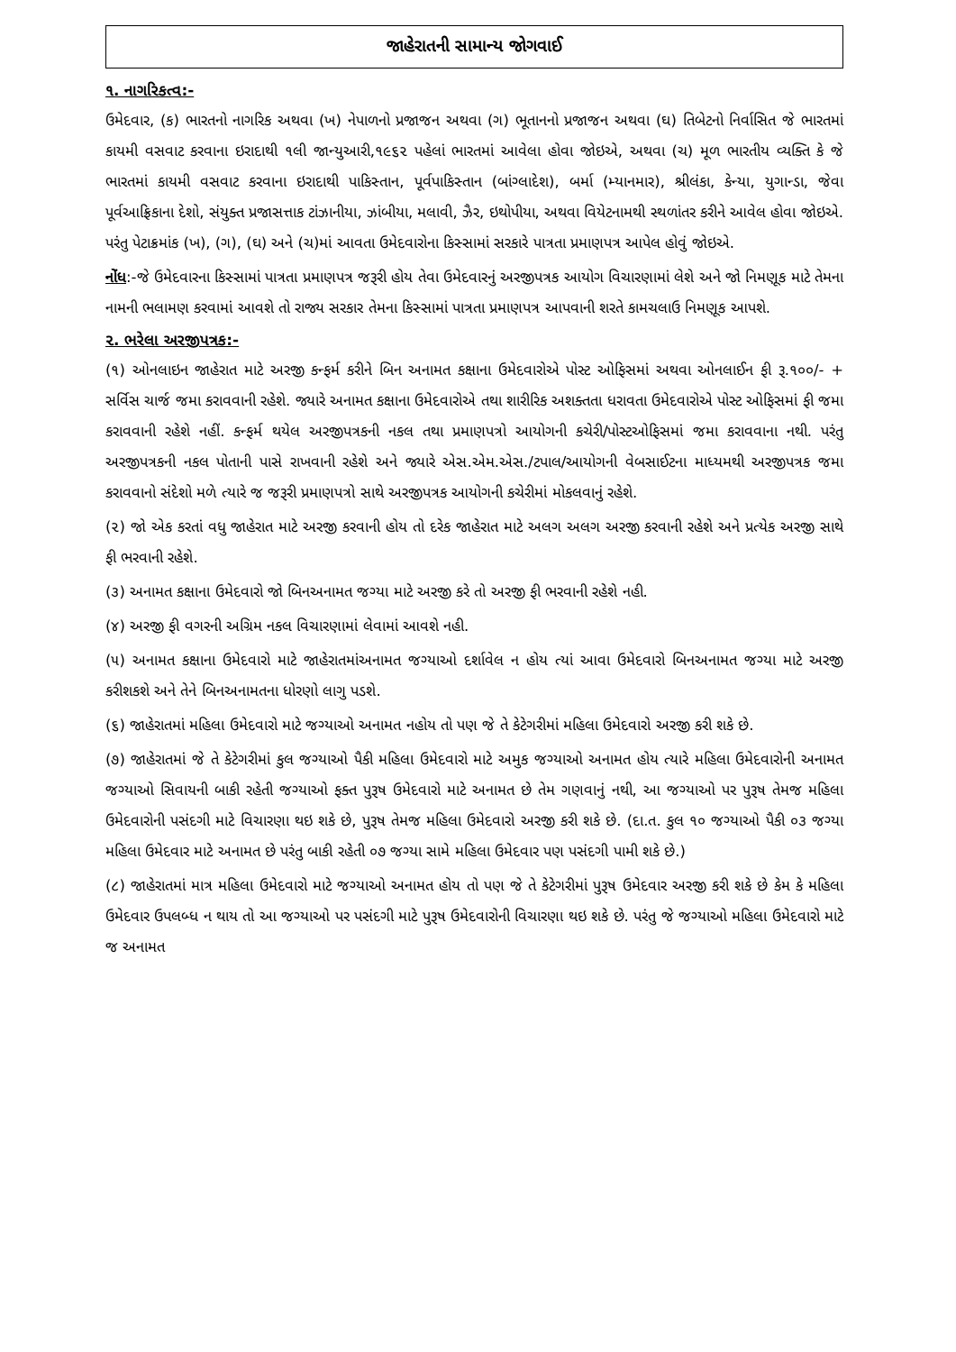જાહેરાતની સામાન્ય જોગવાઈ
૧. નાગરિકત્વ:-
ઉમેદવાર, (ક) ભારતનો નાગરિક અથવા (ખ) નેપાળનો પ્રજાજન અથવા (ગ) ભૂતાનનો પ્રજાજન અથવા (ઘ) તિબેટનો નિર્વાસિત જે ભારતમાં કાયમી વસવાટ કરવાના ઇરાદાથી ૧લી જાન્યુઆરી,૧૯૬૨ પહેલાં ભારતમાં આવેલા હોવા જોઇએ, અથવા (ચ) મૂળ ભારતીય વ્યક્તિ કે જે ભારતમાં કાયમી વસવાટ કરવાના ઇરાદાથી પાકિસ્તાન, પૂર્વપાકિસ્તાન (બાંગ્લાદેશ), બર્મા (મ્યાનમાર), શ્રીલંકા, કેન્યા, યુગાન્ડા, જેવા પૂર્વઆફ્રિકાના દેશો, સંયુક્ત પ્રજાસત્તાક ટાંઝાનીયા, ઝાંબીયા, મલાવી, ઝૈર, ઇથોપીયા, અથવા વિયેટનામથી સ્થળાંતર કરીને આવેલ હોવા જોઇએ. પરંતુ પેટાક્રમાંક (ખ), (ગ), (ઘ) અને (ચ)માં આવતા ઉમેદવારોના કિસ્સામાં સરકારે પાત્રતા પ્રમાણપત્ર આપેલ હોવું જોઇએ.
નોંધ:-જે ઉમેદવારના કિસ્સામાં પાત્રતા પ્રમાણપત્ર જરૂરી હોય તેવા ઉમેદવારનું અરજીપત્રક આયોગ વિચારણામાં લેશે અને જો નિમણૂક માટે તેમના નામની ભલામણ કરવામાં આવશે તો રાજ્ય સરકાર તેમના કિસ્સામાં પાત્રતા પ્રમાણપત્ર આપવાની શરતે કામચલાઉ નિમણૂક આપશે.
૨. ભરેલા અરજીપત્રક:-
(૧) ઓનલાઇન જાહેરાત માટે અરજી કન્ફર્મ કરીને બિન અનામત કક્ષાના ઉમેદવારોએ પોસ્ટ ઓફિસમાં અથવા ઓનલાઈન ફી રૂ.૧૦૦/- + સર્વિસ ચાર્જ જમા કરાવવાની રહેશે. જ્યારે અનામત કક્ષાના ઉમેદવારોએ તથા શારીરિક અશક્તતા ધરાવતા ઉમેદવારોએ પોસ્ટ ઓફિસમાં ફી જમા કરાવવાની રહેશે નહીં. કન્ફર્મ થયેલ અરજીપત્રકની નકલ તથા પ્રમાણપત્રો આયોગની કચેરી/પોસ્ટઓફિસમાં જમા કરાવવાના નથી. પરંતુ અરજીપત્રકની નકલ પોતાની પાસે રાખવાની રહેશે અને જ્યારે એસ.એમ.એસ./ટપાલ/આયોગની વેબસાઈટના માધ્યમથી અરજીપત્રક જમા કરાવવાનો સંદેશો મળે ત્યારે જ જરૂરી પ્રમાણપત્રો સાથે અરજીપત્રક આયોગની કચેરીમાં મોકલવાનું રહેશે.
(૨) જો એક કરતાં વધુ જાહેરાત માટે અરજી કરવાની હોય તો દરેક જાહેરાત માટે અલગ અલગ અરજી કરવાની રહેશે અને પ્રત્યેક અરજી સાથે ફી ભરવાની રહેશે.
(૩) અનામત કક્ષાના ઉમેદવારો જો બિનઅનામત જગ્યા માટે અરજી કરે તો અરજી ફી ભરવાની રહેશે નહી.
(૪) અરજી ફી વગરની અગ્રિમ નકલ વિચારણામાં લેવામાં આવશે નહી.
(૫) અનામત કક્ષાના ઉમેદવારો માટે જાહેરાતમાંઅનામત જગ્યાઓ દર્શાવેલ ન હોય ત્યાં આવા ઉમેદવારો બિનઅનામત જગ્યા માટે અરજી કરીશકશે અને તેને બિનઅનામતના ધોરણો લાગુ પડશે.
(૬) જાહેરાતમાં મહિલા ઉમેદવારો માટે જગ્યાઓ અનામત નહોય તો પણ જે તે કેટેગરીમાં મહિલા ઉમેદવારો અરજી કરી શકે છે.
(૭) જાહેરાતમાં જે તે કેટેગરીમાં કુલ જગ્યાઓ પૈકી મહિલા ઉમેદવારો માટે અમુક જગ્યાઓ અનામત હોય ત્યારે મહિલા ઉમેદવારોની અનામત જગ્યાઓ સિવાયની બાકી રહેતી જગ્યાઓ ફક્ત પુરૂષ ઉમેદવારો માટે અનામત છે તેમ ગણવાનું નથી, આ જગ્યાઓ પર પુરૂષ તેમજ મહિલા ઉમેદવારોની પસંદગી માટે વિચારણા થઇ શકે છે, પુરૂષ તેમજ મહિલા ઉમેદવારો અરજી કરી શકે છે. (દા.ત. કુલ ૧૦ જગ્યાઓ પૈકી ૦૩ જગ્યા મહિલા ઉમેદવાર માટે અનામત છે પરંતુ બાકી રહેતી ૦૭ જગ્યા સામે મહિલા ઉમેદવાર પણ પસંદગી પામી શકે છે.)
(૮) જાહેરાતમાં માત્ર મહિલા ઉમેદવારો માટે જગ્યાઓ અનામત હોય તો પણ જે તે કેટેગરીમાં પુરૂષ ઉમેદવાર અરજી કરી શકે છે કેમ કે મહિલા ઉમેદવાર ઉપલબ્ધ ન થાય તો આ જગ્યાઓ પર પસંદગી માટે પુરૂષ ઉમેદવારોની વિચારણા થઇ શકે છે. પરંતુ જે જગ્યાઓ મહિલા ઉમેદવારો માટે જ અનામત